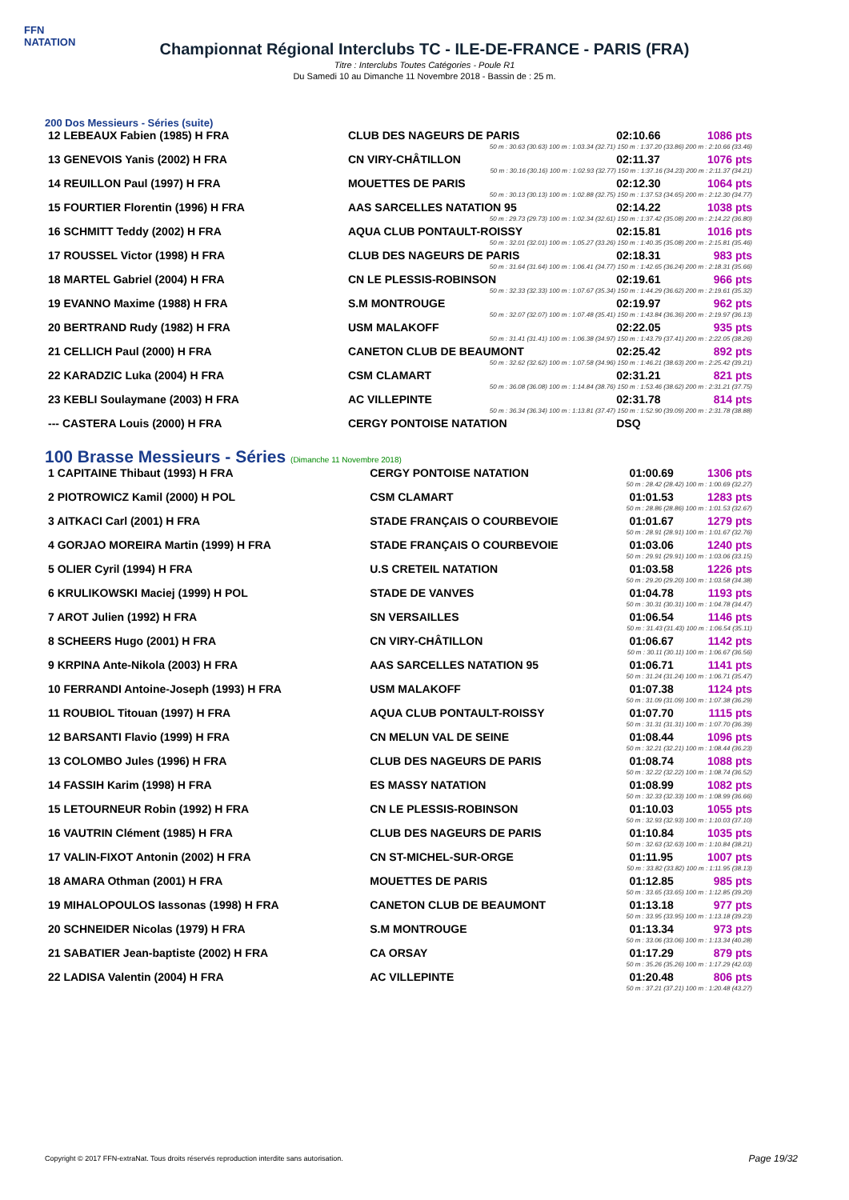FFN
NATATION
Championnat Régional Interclubs TC - ILE-DE-FRANCE - PARIS (FRA)
Titre : Interclubs Toutes Catégories - Poule R1
Du Samedi 10 au Dimanche 11 Novembre 2018 - Bassin de : 25 m.
200 Dos Messieurs - Séries (suite)
| 12 LEBEAUX Fabien (1985) H FRA | CLUB DES NAGEURS DE PARIS | 02:10.66 | 1086 pts |
| 50 m : 30.63 (30.63) 100 m : 1:03.34 (32.71) 150 m : 1:37.20 (33.86) 200 m : 2:10.66 (33.46) | | | |
| 13 GENEVOIS Yanis (2002) H FRA | CN VIRY-CHÂTILLON | 02:11.37 | 1076 pts |
| 50 m : 30.16 (30.16) 100 m : 1:02.93 (32.77) 150 m : 1:37.16 (34.23) 200 m : 2:11.37 (34.21) | | | |
| 14 REUILLON Paul (1997) H FRA | MOUETTES DE PARIS | 02:12.30 | 1064 pts |
| 50 m : 30.13 (30.13) 100 m : 1:02.88 (32.75) 150 m : 1:37.53 (34.65) 200 m : 2:12.30 (34.77) | | | |
| 15 FOURTIER Florentin (1996) H FRA | AAS SARCELLES NATATION 95 | 02:14.22 | 1038 pts |
| 50 m : 29.73 (29.73) 100 m : 1:02.34 (32.61) 150 m : 1:37.42 (35.08) 200 m : 2:14.22 (36.80) | | | |
| 16 SCHMITT Teddy (2002) H FRA | AQUA CLUB PONTAULT-ROISSY | 02:15.81 | 1016 pts |
| 50 m : 32.01 (32.01) 100 m : 1:05.27 (33.26) 150 m : 1:40.35 (35.08) 200 m : 2:15.81 (35.46) | | | |
| 17 ROUSSEL Victor (1998) H FRA | CLUB DES NAGEURS DE PARIS | 02:18.31 | 983 pts |
| 50 m : 31.64 (31.64) 100 m : 1:06.41 (34.77) 150 m : 1:42.65 (36.24) 200 m : 2:18.31 (35.66) | | | |
| 18 MARTEL Gabriel (2004) H FRA | CN LE PLESSIS-ROBINSON | 02:19.61 | 966 pts |
| 50 m : 32.33 (32.33) 100 m : 1:07.67 (35.34) 150 m : 1:44.29 (36.62) 200 m : 2:19.61 (35.32) | | | |
| 19 EVANNO Maxime (1988) H FRA | S.M MONTROUGE | 02:19.97 | 962 pts |
| 50 m : 32.07 (32.07) 100 m : 1:07.48 (35.41) 150 m : 1:43.84 (36.36) 200 m : 2:19.97 (36.13) | | | |
| 20 BERTRAND Rudy (1982) H FRA | USM MALAKOFF | 02:22.05 | 935 pts |
| 50 m : 31.41 (31.41) 100 m : 1:06.38 (34.97) 150 m : 1:43.79 (37.41) 200 m : 2:22.05 (38.26) | | | |
| 21 CELLICH Paul (2000) H FRA | CANETON CLUB DE BEAUMONT | 02:25.42 | 892 pts |
| 50 m : 32.62 (32.62) 100 m : 1:07.58 (34.96) 150 m : 1:46.21 (38.63) 200 m : 2:25.42 (39.21) | | | |
| 22 KARADZIC Luka (2004) H FRA | CSM CLAMART | 02:31.21 | 821 pts |
| 50 m : 36.08 (36.08) 100 m : 1:14.84 (38.76) 150 m : 1:53.46 (38.62) 200 m : 2:31.21 (37.75) | | | |
| 23 KEBLI Soulaymane (2003) H FRA | AC VILLEPINTE | 02:31.78 | 814 pts |
| 50 m : 36.34 (36.34) 100 m : 1:13.81 (37.47) 150 m : 1:52.90 (39.09) 200 m : 2:31.78 (38.88) | | | |
| --- CASTERA Louis (2000) H FRA | CERGY PONTOISE NATATION | DSQ | |
100 Brasse Messieurs - Séries (Dimanche 11 Novembre 2018)
| 1 CAPITAINE Thibaut (1993) H FRA | CERGY PONTOISE NATATION | 01:00.69 | 1306 pts |
| 50 m : 28.42 (28.42) 100 m : 1:00.69 (32.27) | | | |
| 2 PIOTROWICZ Kamil (2000) H POL | CSM CLAMART | 01:01.53 | 1283 pts |
| 50 m : 28.86 (28.86) 100 m : 1:01.53 (32.67) | | | |
| 3 AITKACI Carl (2001) H FRA | STADE FRANÇAIS O COURBEVOIE | 01:01.67 | 1279 pts |
| 50 m : 28.91 (28.91) 100 m : 1:01.67 (32.76) | | | |
| 4 GORJAO MOREIRA Martin (1999) H FRA | STADE FRANÇAIS O COURBEVOIE | 01:03.06 | 1240 pts |
| 50 m : 29.91 (29.91) 100 m : 1:03.06 (33.15) | | | |
| 5 OLIER Cyril (1994) H FRA | U.S CRETEIL NATATION | 01:03.58 | 1226 pts |
| 50 m : 29.20 (29.20) 100 m : 1:03.58 (34.38) | | | |
| 6 KRULIKOWSKI Maciej (1999) H POL | STADE DE VANVES | 01:04.78 | 1193 pts |
| 50 m : 30.31 (30.31) 100 m : 1:04.78 (34.47) | | | |
| 7 AROT Julien (1992) H FRA | SN VERSAILLES | 01:06.54 | 1146 pts |
| 50 m : 31.43 (31.43) 100 m : 1:06.54 (35.11) | | | |
| 8 SCHEERS Hugo (2001) H FRA | CN VIRY-CHÂTILLON | 01:06.67 | 1142 pts |
| 50 m : 30.11 (30.11) 100 m : 1:06.67 (36.56) | | | |
| 9 KRPINA Ante-Nikola (2003) H FRA | AAS SARCELLES NATATION 95 | 01:06.71 | 1141 pts |
| 50 m : 31.24 (31.24) 100 m : 1:06.71 (35.47) | | | |
| 10 FERRANDI Antoine-Joseph (1993) H FRA | USM MALAKOFF | 01:07.38 | 1124 pts |
| 50 m : 31.09 (31.09) 100 m : 1:07.38 (36.29) | | | |
| 11 ROUBIOL Titouan (1997) H FRA | AQUA CLUB PONTAULT-ROISSY | 01:07.70 | 1115 pts |
| 50 m : 31.31 (31.31) 100 m : 1:07.70 (36.39) | | | |
| 12 BARSANTI Flavio (1999) H FRA | CN MELUN VAL DE SEINE | 01:08.44 | 1096 pts |
| 50 m : 32.21 (32.21) 100 m : 1:08.44 (36.23) | | | |
| 13 COLOMBO Jules (1996) H FRA | CLUB DES NAGEURS DE PARIS | 01:08.74 | 1088 pts |
| 50 m : 32.22 (32.22) 100 m : 1:08.74 (36.52) | | | |
| 14 FASSIH Karim (1998) H FRA | ES MASSY NATATION | 01:08.99 | 1082 pts |
| 50 m : 32.33 (32.33) 100 m : 1:08.99 (36.66) | | | |
| 15 LETOURNEUR Robin (1992) H FRA | CN LE PLESSIS-ROBINSON | 01:10.03 | 1055 pts |
| 50 m : 32.93 (32.93) 100 m : 1:10.03 (37.10) | | | |
| 16 VAUTRIN Clément (1985) H FRA | CLUB DES NAGEURS DE PARIS | 01:10.84 | 1035 pts |
| 50 m : 32.63 (32.63) 100 m : 1:10.84 (38.21) | | | |
| 17 VALIN-FIXOT Antonin (2002) H FRA | CN ST-MICHEL-SUR-ORGE | 01:11.95 | 1007 pts |
| 50 m : 33.82 (33.82) 100 m : 1:11.95 (38.13) | | | |
| 18 AMARA Othman (2001) H FRA | MOUETTES DE PARIS | 01:12.85 | 985 pts |
| 50 m : 33.65 (33.65) 100 m : 1:12.85 (39.20) | | | |
| 19 MIHALOPOULOS Iassonas (1998) H FRA | CANETON CLUB DE BEAUMONT | 01:13.18 | 977 pts |
| 50 m : 33.95 (33.95) 100 m : 1:13.18 (39.23) | | | |
| 20 SCHNEIDER Nicolas (1979) H FRA | S.M MONTROUGE | 01:13.34 | 973 pts |
| 50 m : 33.06 (33.06) 100 m : 1:13.34 (40.28) | | | |
| 21 SABATIER Jean-baptiste (2002) H FRA | CA ORSAY | 01:17.29 | 879 pts |
| 50 m : 35.26 (35.26) 100 m : 1:17.29 (42.03) | | | |
| 22 LADISA Valentin (2004) H FRA | AC VILLEPINTE | 01:20.48 | 806 pts |
| 50 m : 37.21 (37.21) 100 m : 1:20.48 (43.27) | | | |
Copyright © 2017 FFN-extraNat. Tous droits réservés reproduction interdite sans autorisation.
Page 19/32